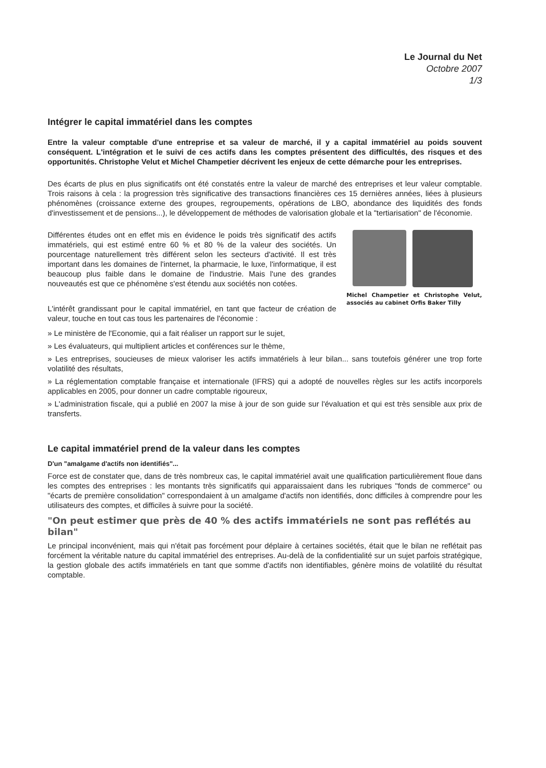Le Journal du Net
Octobre 2007
1/3
Intégrer le capital immatériel dans les comptes
Entre la valeur comptable d'une entreprise et sa valeur de marché, il y a capital immatériel au poids souvent conséquent. L'intégration et le suivi de ces actifs dans les comptes présentent des difficultés, des risques et des opportunités. Christophe Velut et Michel Champetier décrivent les enjeux de cette démarche pour les entreprises.
Des écarts de plus en plus significatifs ont été constatés entre la valeur de marché des entreprises et leur valeur comptable. Trois raisons à cela : la progression très significative des transactions financières ces 15 dernières années, liées à plusieurs phénomènes (croissance externe des groupes, regroupements, opérations de LBO, abondance des liquidités des fonds d'investissement et de pensions...), le développement de méthodes de valorisation globale et la "tertiarisation" de l'économie.
Différentes études ont en effet mis en évidence le poids très significatif des actifs immatériels, qui est estimé entre 60 % et 80 % de la valeur des sociétés. Un pourcentage naturellement très différent selon les secteurs d'activité. Il est très important dans les domaines de l'internet, la pharmacie, le luxe, l'informatique, il est beaucoup plus faible dans le domaine de l'industrie. Mais l'une des grandes nouveautés est que ce phénomène s'est étendu aux sociétés non cotées.
L'intérêt grandissant pour le capital immatériel, en tant que facteur de création de valeur, touche en tout cas tous les partenaires de l'économie :
Michel Champetier et Christophe Velut, associés au cabinet Orfis Baker Tilly
» Le ministère de l'Economie, qui a fait réaliser un rapport sur le sujet,
» Les évaluateurs, qui multiplient articles et conférences sur le thème,
» Les entreprises, soucieuses de mieux valoriser les actifs immatériels à leur bilan... sans toutefois générer une trop forte volatilité des résultats,
» La réglementation comptable française et internationale (IFRS) qui a adopté de nouvelles règles sur les actifs incorporels applicables en 2005, pour donner un cadre comptable rigoureux,
» L'administration fiscale, qui a publié en 2007 la mise à jour de son guide sur l'évaluation et qui est très sensible aux prix de transferts.
Le capital immatériel prend de la valeur dans les comptes
D'un "amalgame d'actifs non identifiés"...
Force est de constater que, dans de très nombreux cas, le capital immatériel avait une qualification particulièrement floue dans les comptes des entreprises : les montants très significatifs qui apparaissaient dans les rubriques "fonds de commerce" ou "écarts de première consolidation" correspondaient à un amalgame d'actifs non identifiés, donc difficiles à comprendre pour les utilisateurs des comptes, et difficiles à suivre pour la société.
"On peut estimer que près de 40 % des actifs immatériels ne sont pas reflétés au bilan"
Le principal inconvénient, mais qui n'était pas forcément pour déplaire à certaines sociétés, était que le bilan ne reflétait pas forcément la véritable nature du capital immatériel des entreprises. Au-delà de la confidentialité sur un sujet parfois stratégique, la gestion globale des actifs immatériels en tant que somme d'actifs non identifiables, génère moins de volatilité du résultat comptable.